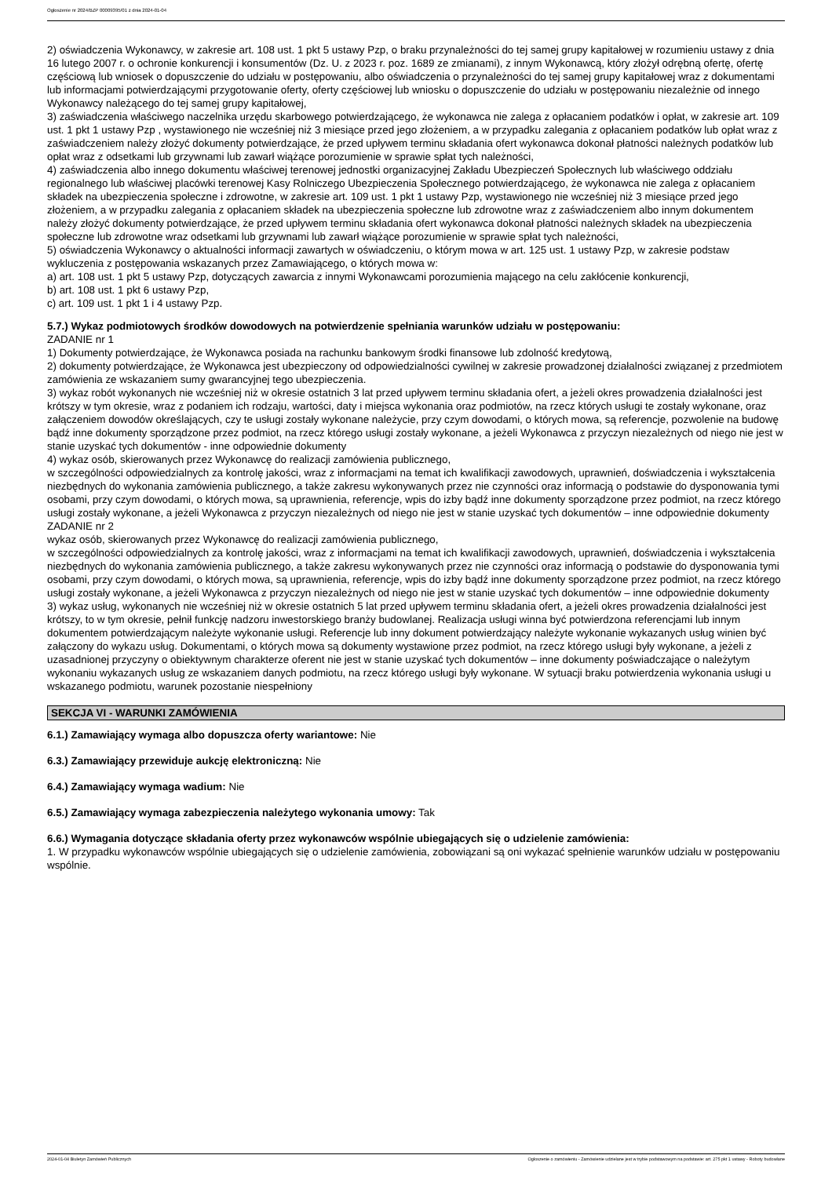Ogłoszenie nr 2024/BZP 00009395/01 z dnia 2024-01-04
2) oświadczenia Wykonawcy, w zakresie art. 108 ust. 1 pkt 5 ustawy Pzp, o braku przynależności do tej samej grupy kapitałowej w rozumieniu ustawy z dnia 16 lutego 2007 r. o ochronie konkurencji i konsumentów (Dz. U. z 2023 r. poz. 1689 ze zmianami), z innym Wykonawcą, który złożył odrębną ofertę, ofertę częściową lub wniosek o dopuszczenie do udziału w postępowaniu, albo oświadczenia o przynależności do tej samej grupy kapitałowej wraz z dokumentami lub informacjami potwierdzającymi przygotowanie oferty, oferty częściowej lub wniosku o dopuszczenie do udziału w postępowaniu niezależnie od innego Wykonawcy należącego do tej samej grupy kapitałowej,
3) zaświadczenia właściwego naczelnika urzędu skarbowego potwierdzającego, że wykonawca nie zalega z opłacaniem podatków i opłat, w zakresie art. 109 ust. 1 pkt 1 ustawy Pzp , wystawionego nie wcześniej niż 3 miesiące przed jego złożeniem, a w przypadku zalegania z opłacaniem podatków lub opłat wraz z zaświadczeniem należy złożyć dokumenty potwierdzające, że przed upływem terminu składania ofert wykonawca dokonał płatności należnych podatków lub opłat wraz z odsetkami lub grzywnami lub zawarł wiążące porozumienie w sprawie spłat tych należności,
4) zaświadczenia albo innego dokumentu właściwej terenowej jednostki organizacyjnej Zakładu Ubezpieczeń Społecznych lub właściwego oddziału regionalnego lub właściwej placówki terenowej Kasy Rolniczego Ubezpieczenia Społecznego potwierdzającego, że wykonawca nie zalega z opłacaniem składek na ubezpieczenia społeczne i zdrowotne, w zakresie art. 109 ust. 1 pkt 1 ustawy Pzp, wystawionego nie wcześniej niż 3 miesiące przed jego złożeniem, a w przypadku zalegania z opłacaniem składek na ubezpieczenia społeczne lub zdrowotne wraz z zaświadczeniem albo innym dokumentem należy złożyć dokumenty potwierdzające, że przed upływem terminu składania ofert wykonawca dokonał płatności należnych składek na ubezpieczenia społeczne lub zdrowotne wraz odsetkami lub grzywnami lub zawarł wiążące porozumienie w sprawie spłat tych należności,
5) oświadczenia Wykonawcy o aktualności informacji zawartych w oświadczeniu, o którym mowa w art. 125 ust. 1 ustawy Pzp, w zakresie podstaw wykluczenia z postępowania wskazanych przez Zamawiającego, o których mowa w:
a) art. 108 ust. 1 pkt 5 ustawy Pzp, dotyczących zawarcia z innymi Wykonawcami porozumienia mającego na celu zakłócenie konkurencji,
b) art. 108 ust. 1 pkt 6 ustawy Pzp,
c) art. 109 ust. 1 pkt 1 i 4 ustawy Pzp.
5.7.) Wykaz podmiotowych środków dowodowych na potwierdzenie spełniania warunków udziału w postępowaniu:
ZADANIE nr 1
1) Dokumenty potwierdzające, że Wykonawca posiada na rachunku bankowym środki finansowe lub zdolność kredytową,
2) dokumenty potwierdzające, że Wykonawca jest ubezpieczony od odpowiedzialności cywilnej w zakresie prowadzonej działalności związanej z przedmiotem zamówienia ze wskazaniem sumy gwarancyjnej tego ubezpieczenia.
3) wykaz robót wykonanych nie wcześniej niż w okresie ostatnich 3 lat przed upływem terminu składania ofert, a jeżeli okres prowadzenia działalności jest krótszy w tym okresie, wraz z podaniem ich rodzaju, wartości, daty i miejsca wykonania oraz podmiotów, na rzecz których usługi te zostały wykonane, oraz załączeniem dowodów określających, czy te usługi zostały wykonane należycie, przy czym dowodami, o których mowa, są referencje, pozwolenie na budowę bądź inne dokumenty sporządzone przez podmiot, na rzecz którego usługi zostały wykonane, a jeżeli Wykonawca z przyczyn niezależnych od niego nie jest w stanie uzyskać tych dokumentów - inne odpowiednie dokumenty
4) wykaz osób, skierowanych przez Wykonawcę do realizacji zamówienia publicznego,
w szczególności odpowiedzialnych za kontrolę jakości, wraz z informacjami na temat ich kwalifikacji zawodowych, uprawnień, doświadczenia i wykształcenia niezbędnych do wykonania zamówienia publicznego, a także zakresu wykonywanych przez nie czynności oraz informacją o podstawie do dysponowania tymi osobami, przy czym dowodami, o których mowa, są uprawnienia, referencje, wpis do izby bądź inne dokumenty sporządzone przez podmiot, na rzecz którego usługi zostały wykonane, a jeżeli Wykonawca z przyczyn niezależnych od niego nie jest w stanie uzyskać tych dokumentów – inne odpowiednie dokumenty
ZADANIE nr 2
wykaz osób, skierowanych przez Wykonawcę do realizacji zamówienia publicznego,
w szczególności odpowiedzialnych za kontrolę jakości, wraz z informacjami na temat ich kwalifikacji zawodowych, uprawnień, doświadczenia i wykształcenia niezbędnych do wykonania zamówienia publicznego, a także zakresu wykonywanych przez nie czynności oraz informacją o podstawie do dysponowania tymi osobami, przy czym dowodami, o których mowa, są uprawnienia, referencje, wpis do izby bądź inne dokumenty sporządzone przez podmiot, na rzecz którego usługi zostały wykonane, a jeżeli Wykonawca z przyczyn niezależnych od niego nie jest w stanie uzyskać tych dokumentów – inne odpowiednie dokumenty
3) wykaz usług, wykonanych nie wcześniej niż w okresie ostatnich 5 lat przed upływem terminu składania ofert, a jeżeli okres prowadzenia działalności jest krótszy, to w tym okresie, pełnił funkcję nadzoru inwestorskiego branży budowlanej. Realizacja usługi winna być potwierdzona referencjami lub innym dokumentem potwierdzającym należyte wykonanie usługi. Referencje lub inny dokument potwierdzający należyte wykonanie wykazanych usług winien być załączony do wykazu usług. Dokumentami, o których mowa są dokumenty wystawione przez podmiot, na rzecz którego usługi były wykonane, a jeżeli z uzasadnionej przyczyny o obiektywnym charakterze oferent nie jest w stanie uzyskać tych dokumentów – inne dokumenty poświadczające o należytym wykonaniu wykazanych usług ze wskazaniem danych podmiotu, na rzecz którego usługi były wykonane. W sytuacji braku potwierdzenia wykonania usługi u wskazanego podmiotu, warunek pozostanie niespełniony
SEKCJA VI - WARUNKI ZAMÓWIENIA
6.1.) Zamawiający wymaga albo dopuszcza oferty wariantowe: Nie
6.3.) Zamawiający przewiduje aukcję elektroniczną: Nie
6.4.) Zamawiający wymaga wadium: Nie
6.5.) Zamawiający wymaga zabezpieczenia należytego wykonania umowy: Tak
6.6.) Wymagania dotyczące składania oferty przez wykonawców wspólnie ubiegających się o udzielenie zamówienia:
1. W przypadku wykonawców wspólnie ubiegających się o udzielenie zamówienia, zobowiązani są oni wykazać spełnienie warunków udziału w postępowaniu wspólnie.
2024-01-04 Biuletyn Zamówień Publicznych Ogłoszenie o zamówieniu - Zamówienie udzielane jest w trybie podstawowym na podstawie: art. 275 pkt 1 ustawy - Roboty budowlane